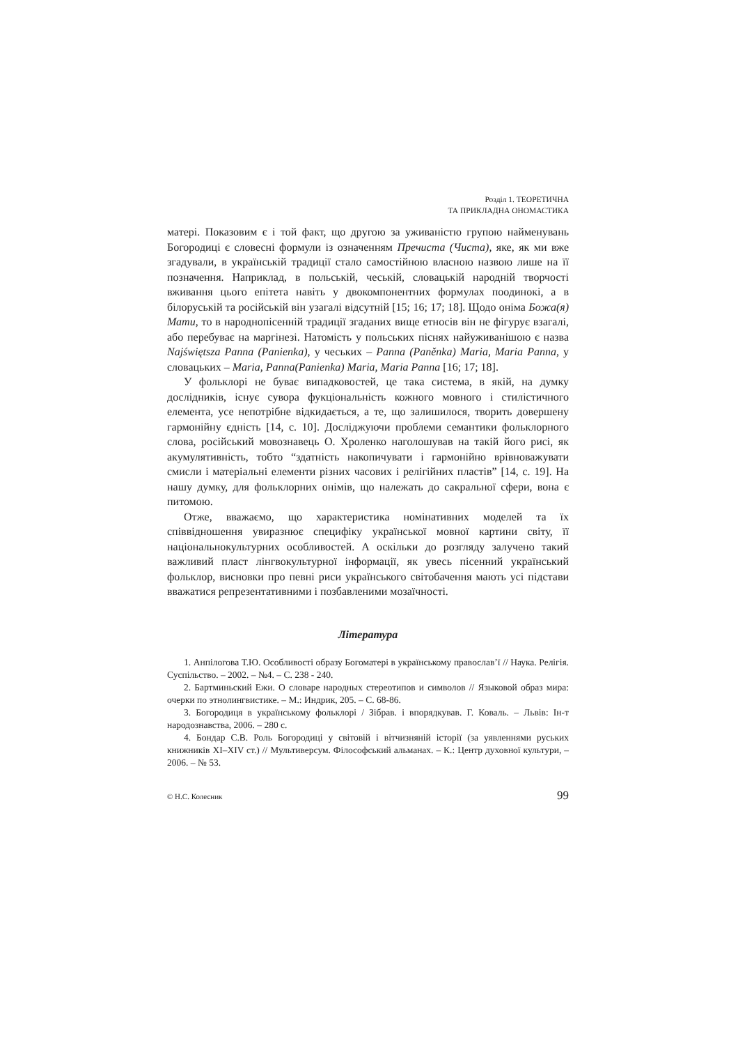Розділ 1. ТЕОРЕТИЧНА
ТА ПРИКЛАДНА ОНОМАСТИКА
матері. Показовим є і той факт, що другою за уживаністю групою найменувань Богородиці є словесні формули із означенням Пречиста (Чиста), яке, як ми вже згадували, в українській традиції стало самостійною власною назвою лише на її позначення. Наприклад, в польській, чеській, словацькій народній творчості вживання цього епітета навіть у двокомпонентних формулах поодинокі, а в білоруській та російській він узагалі відсутній [15; 16; 17; 18]. Щодо оніма Божа(я) Мати, то в народнопісенній традиції згаданих вище етносів він не фігурує взагалі, або перебуває на маргінезі. Натомість у польських піснях найуживанішою є назва Najświętsza Panna (Panienka), у чеських – Panna (Paněnka) Maria, Maria Panna, у словацьких – Maria, Panna(Panienka) Maria, Maria Panna [16; 17; 18].
У фольклорі не буває випадковостей, це така система, в якій, на думку дослідників, існує сувора фукціональність кожного мовного і стилістичного елемента, усе непотрібне відкидається, а те, що залишилося, творить довершену гармонійну єдність [14, с. 10]. Досліджуючи проблеми семантики фольклорного слова, російський мовознавець О. Хроленко наголошував на такій його рисі, як акумулятивність, тобто “здатність накопичувати і гармонійно врівноважувати смисли і матеріальні елементи різних часових і релігійних пластів” [14, с. 19]. На нашу думку, для фольклорних онімів, що належать до сакральної сфери, вона є питомою.
Отже, вважаємо, що характеристика номінативних моделей та їх співвідношення увиразнює специфіку української мовної картини світу, її національнокультурних особливостей. А оскільки до розгляду залучено такий важливий пласт лінгвокультурної інформації, як увесь пісенний український фольклор, висновки про певні риси українського світобачення мають усі підстави вважатися репрезентативними і позбавленими мозаїчності.
Література
1. Анпілогова Т.Ю. Особливості образу Богоматері в українському православ’ї // Наука. Релігія. Суспільство. – 2002. – №4. – С. 238 - 240.
2. Бартминьский Ежи. О словаре народных стереотипов и символов // Языковой образ мира: очерки по этнолингвистике. – М.: Индрик, 205. – С. 68-86.
3. Богородиця в українському фольклорі / Зібрав. і впорядкував. Г. Коваль. – Львів: Ін-т народознавства, 2006. – 280 с.
4. Бондар С.В. Роль Богородиці у світовій і вітчизняній історії (за уявленнями руських книжників XI–XIV ст.) // Мультиверсум. Філософський альманах. – К.: Центр духовної культури, – 2006. – № 53.
© Н.С. Колесник 99